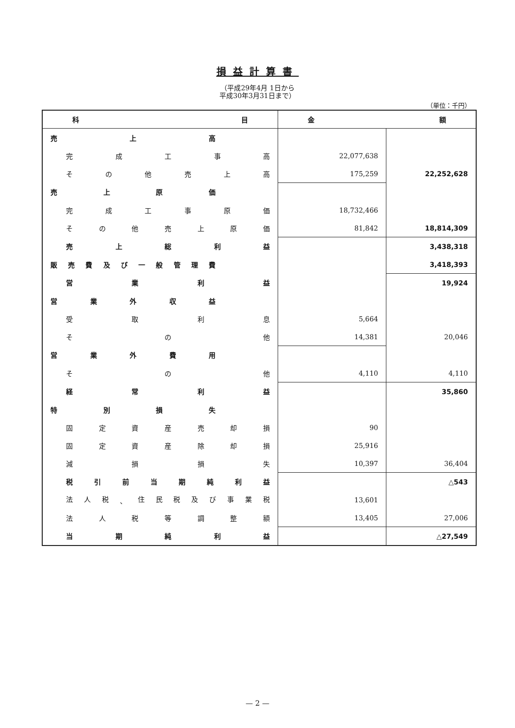損益計算書
（平成29年4月 1日から
平成30年3月31日まで）
（単位：千円）
| 科 目 | 金 額 | |
| --- | --- | --- |
| 売 上 高 | | |
| 完 成 工 事 高 | 22,077,638 | |
| そ の 他 売 上 高 | 175,259 | 22,252,628 |
| 売 上 原 価 | | |
| 完 成 工 事 原 価 | 18,732,466 | |
| そ の 他 売 上 原 価 | 81,842 | 18,814,309 |
| 売 上 総 利 益 | | 3,438,318 |
| 販 売 費 及 び 一 般 管 理 費 | | 3,418,393 |
| 営 業 利 益 | | 19,924 |
| 営 業 外 収 益 | | |
| 受 取 利 息 | 5,664 | |
| そ の 他 | 14,381 | 20,046 |
| 営 業 外 費 用 | | |
| そ の 他 | 4,110 | 4,110 |
| 経 常 利 益 | | 35,860 |
| 特 別 損 失 | | |
| 固 定 資 産 売 却 損 | 90 | |
| 固 定 資 産 除 却 損 | 25,916 | |
| 減 損 損 失 | 10,397 | 36,404 |
| 税 引 前 当 期 純 利 益 | | △543 |
| 法 人 税 、 住 民 税 及 び 事 業 税 | 13,601 | |
| 法 人 税 等 調 整 額 | 13,405 | 27,006 |
| 当 期 純 利 益 | | △27,549 |
— 2 —